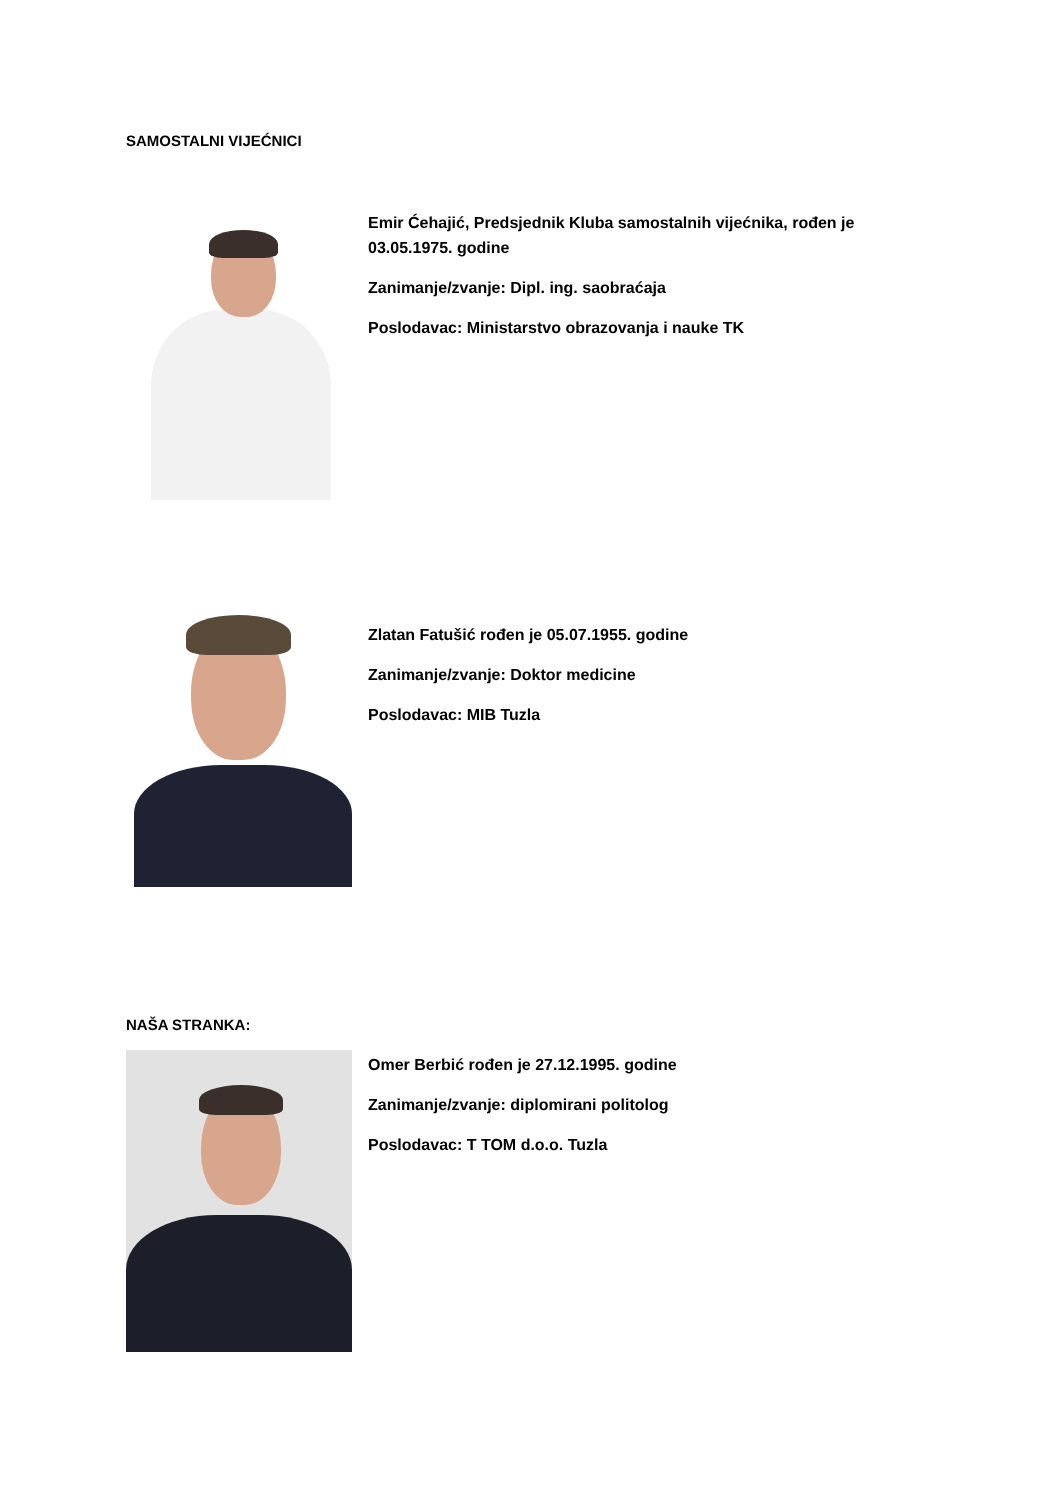SAMOSTALNI VIJEĆNICI
Emir Ćehajić, Predsjednik Kluba samostalnih vijećnika, rođen je 03.05.1975. godine
Zanimanje/zvanje: Dipl. ing. saobraćaja
Poslodavac: Ministarstvo obrazovanja i nauke TK
Zlatan Fatušić rođen je 05.07.1955. godine
Zanimanje/zvanje: Doktor medicine
Poslodavac: MIB Tuzla
NAŠA STRANKA:
Omer Berbić rođen je 27.12.1995. godine
Zanimanje/zvanje: diplomirani politolog
Poslodavac: T TOM d.o.o. Tuzla